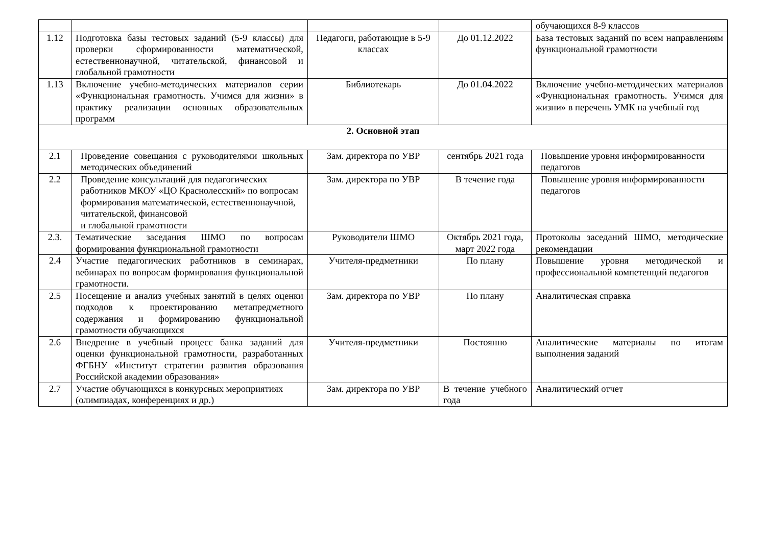| | | | | обучающихся 8-9 классов |
| 1.12 | Подготовка базы тестовых заданий (5-9 классы) для проверки сформированности математической, естественнонаучной, читательской, финансовой и глобальной грамотности | Педагоги, работающие в 5-9 классах | До 01.12.2022 | База тестовых заданий по всем направлениям функциональной грамотности |
| 1.13 | Включение учебно-методических материалов серии «Функциональная грамотность. Учимся для жизни» в практику реализации основных образовательных программ | Библиотекарь | До 01.04.2022 | Включение учебно-методических материалов «Функциональная грамотность. Учимся для жизни» в перечень УМК на учебный год |
| 2. Основной этап | | | | |
| 2.1 | Проведение совещания с руководителями школьных методических объединений | Зам. директора по УВР | сентябрь 2021 года | Повышение уровня информированности педагогов |
| 2.2 | Проведение консультаций для педагогических работников МКОУ «ЦО Краснолесский» по вопросам формирования математической, естественнонаучной, читательской, финансовой и глобальной грамотности | Зам. директора по УВР | В течение года | Повышение уровня информированности педагогов |
| 2.3. | Тематические заседания ШМО по вопросам формирования функциональной грамотности | Руководители ШМО | Октябрь 2021 года, март 2022 года | Протоколы заседаний ШМО, методические рекомендации |
| 2.4 | Участие педагогических работников в семинарах, вебинарах по вопросам формирования функциональной грамотности. | Учителя-предметники | По плану | Повышение уровня методической и профессиональной компетенций педагогов |
| 2.5 | Посещение и анализ учебных занятий в целях оценки подходов к проектированию метапредметного содержания и формированию функциональной грамотности обучающихся | Зам. директора по УВР | По плану | Аналитическая справка |
| 2.6 | Внедрение в учебный процесс банка заданий для оценки функциональной грамотности, разработанных ФГБНУ «Институт стратегии развития образования Российской академии образования» | Учителя-предметники | Постоянно | Аналитические материалы по итогам выполнения заданий |
| 2.7 | Участие обучающихся в конкурсных мероприятиях (олимпиадах, конференциях и др.) | Зам. директора по УВР | В течение учебного года | Аналитический отчет |